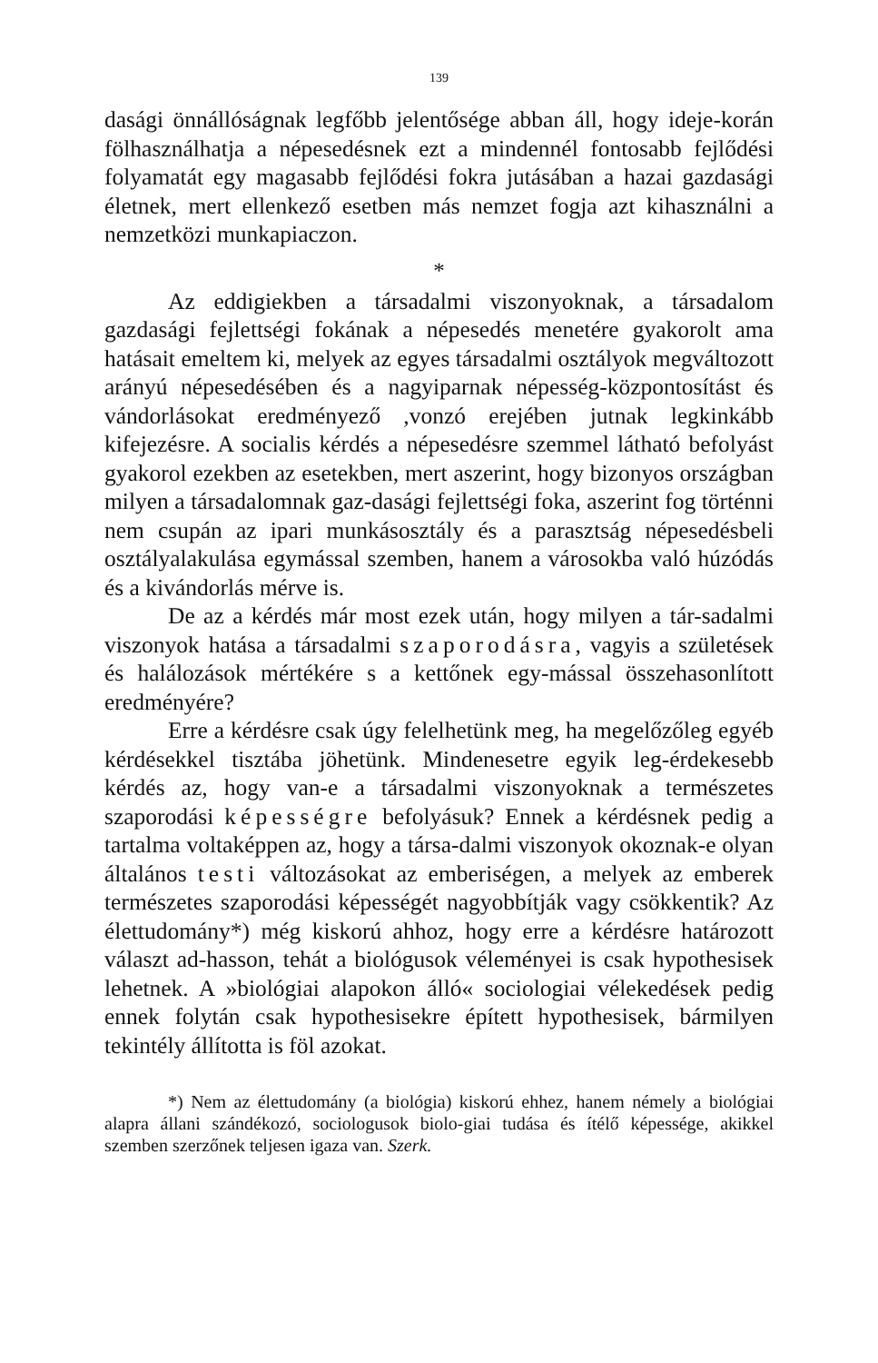139
dasági önnállóságnak legfőbb jelentősége abban áll, hogy ideje-korán fölhasználhatja a népesedésnek ezt a mindennél fontosabb fejlődési folyamatát egy magasabb fejlődési fokra jutásában a hazai gazdasági életnek, mert ellenkező esetben más nemzet fogja azt kihasználni a nemzetközi munkapiaczon.
*
Az eddigiekben a társadalmi viszonyoknak, a társadalom gazdasági fejlettségi fokának a népesedés menetére gyakorolt ama hatásait emeltem ki, melyek az egyes társadalmi osztályok megváltozott arányú népesedésében és a nagyiparnak népesség-központosítást és vándorlásokat eredményező ,vonzó erejében jutnak legkinkább kifejezésre. A socialis kérdés a népesedésre szemmel látható befolyást gyakorol ezekben az esetekben, mert aszerint, hogy bizonyos országban milyen a társadalomnak gaz-dasági fejlettségi foka, aszerint fog történni nem csupán az ipari munkásosztály és a parasztság népesedésbeli osztályalakulása egymással szemben, hanem a városokba való húzódás és a kivándorlás mérve is.
De az a kérdés már most ezek után, hogy milyen a tár-sadalmi viszonyok hatása a társadalmi szaporodásra, vagyis a születések és halálozások mértékére s a kettőnek egy-mással összehasonlított eredményére?
Erre a kérdésre csak úgy felelhetünk meg, ha megelőzőleg egyéb kérdésekkel tisztába jöhetünk. Mindenesetre egyik leg-érdekesebb kérdés az, hogy van-e a társadalmi viszonyoknak a természetes szaporodási képességre befolyásuk? Ennek a kérdésnek pedig a tartalma voltaképpen az, hogy a társa-dalmi viszonyok okoznak-e olyan általános testi változásokat az emberiségen, a melyek az emberek természetes szaporodási képességét nagyobbítják vagy csökkentik? Az élettudomány*) még kiskorú ahhoz, hogy erre a kérdésre határozott választ ad-hasson, tehát a biológusok véleményei is csak hypothesisek lehetnek. A »biológiai alapokon álló« sociologiai vélekedések pedig ennek folytán csak hypothesisekre épített hypothesisek, bármilyen tekintély állította is föl azokat.
*) Nem az élettudomány (a biológia) kiskorú ehhez, hanem némely a biológiai alapra állani szándékozó, sociologusok biolo-giai tudása és ítélő képessége, akikkel szemben szerzőnek teljesen igaza van. Szerk.